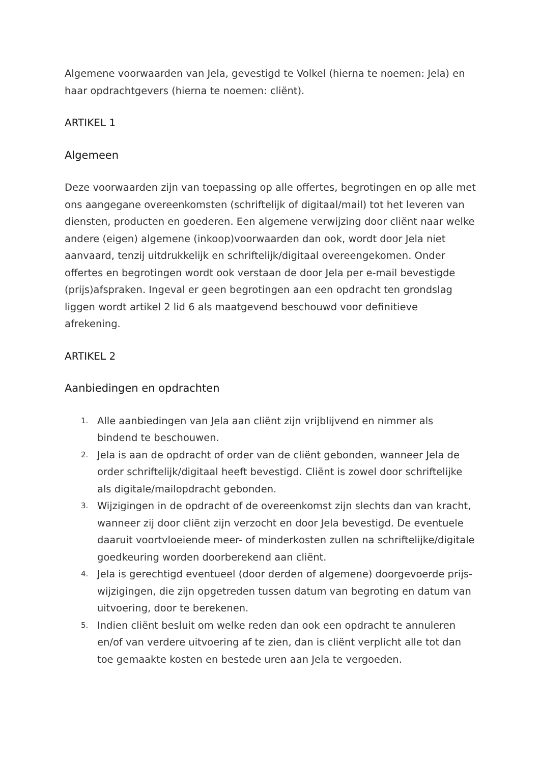Algemene voorwaarden van Jela, gevestigd te Volkel (hierna te noemen: Jela) en haar opdrachtgevers (hierna te noemen: cliënt).
ARTIKEL 1
Algemeen
Deze voorwaarden zijn van toepassing op alle offertes, begrotingen en op alle met ons aangegane overeenkomsten (schriftelijk of digitaal/mail) tot het leveren van diensten, producten en goederen. Een algemene verwijzing door cliënt naar welke andere (eigen) algemene (inkoop)voorwaarden dan ook, wordt door Jela niet aanvaard, tenzij uitdrukkelijk en schriftelijk/digitaal overeengekomen. Onder offertes en begrotingen wordt ook verstaan de door Jela per e-mail bevestigde (prijs)afspraken. Ingeval er geen begrotingen aan een opdracht ten grondslag liggen wordt artikel 2 lid 6 als maatgevend beschouwd voor definitieve afrekening.
ARTIKEL 2
Aanbiedingen en opdrachten
1. Alle aanbiedingen van Jela aan cliënt zijn vrijblijvend en nimmer als bindend te beschouwen.
2. Jela is aan de opdracht of order van de cliënt gebonden, wanneer Jela de order schriftelijk/digitaal heeft bevestigd. Cliënt is zowel door schriftelijke als digitale/mailopdracht gebonden.
3. Wijzigingen in de opdracht of de overeenkomst zijn slechts dan van kracht, wanneer zij door cliënt zijn verzocht en door Jela bevestigd. De eventuele daaruit voortvloeiende meer- of minderkosten zullen na schriftelijke/digitale goedkeuring worden doorberekend aan cliënt.
4. Jela is gerechtigd eventueel (door derden of algemene) doorgevoerde prijs-wijzigingen, die zijn opgetreden tussen datum van begroting en datum van uitvoering, door te berekenen.
5. Indien cliënt besluit om welke reden dan ook een opdracht te annuleren en/of van verdere uitvoering af te zien, dan is cliënt verplicht alle tot dan toe gemaakte kosten en bestede uren aan Jela te vergoeden.